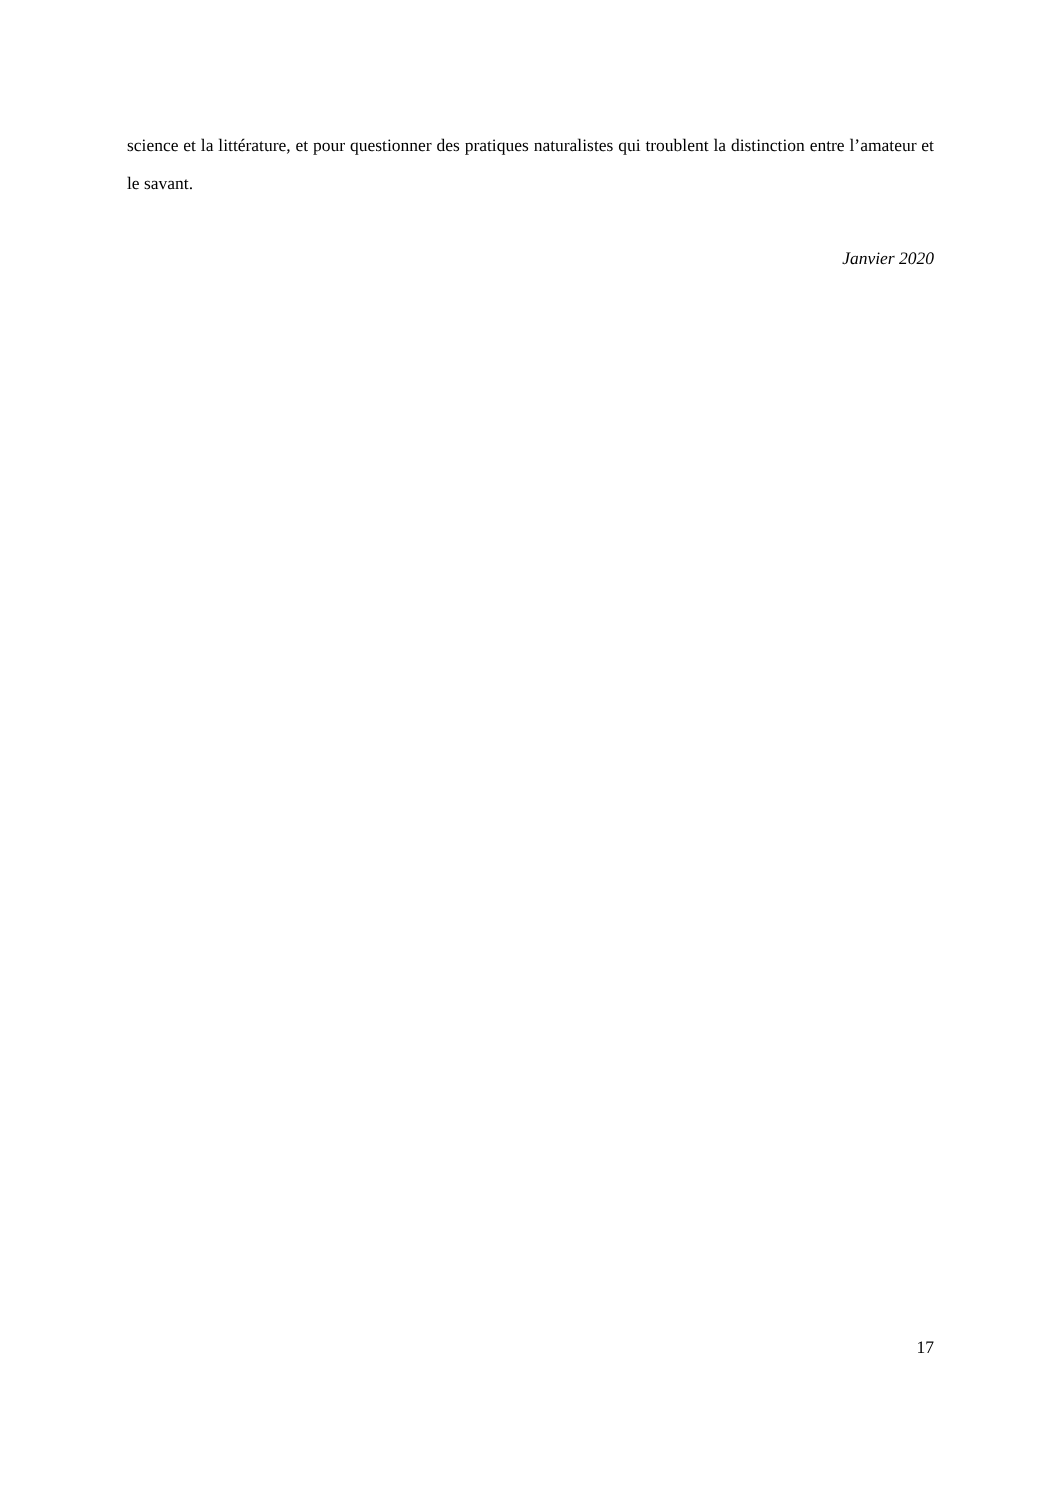science et la littérature, et pour questionner des pratiques naturalistes qui troublent la distinction entre l’amateur et le savant.
Janvier 2020
17